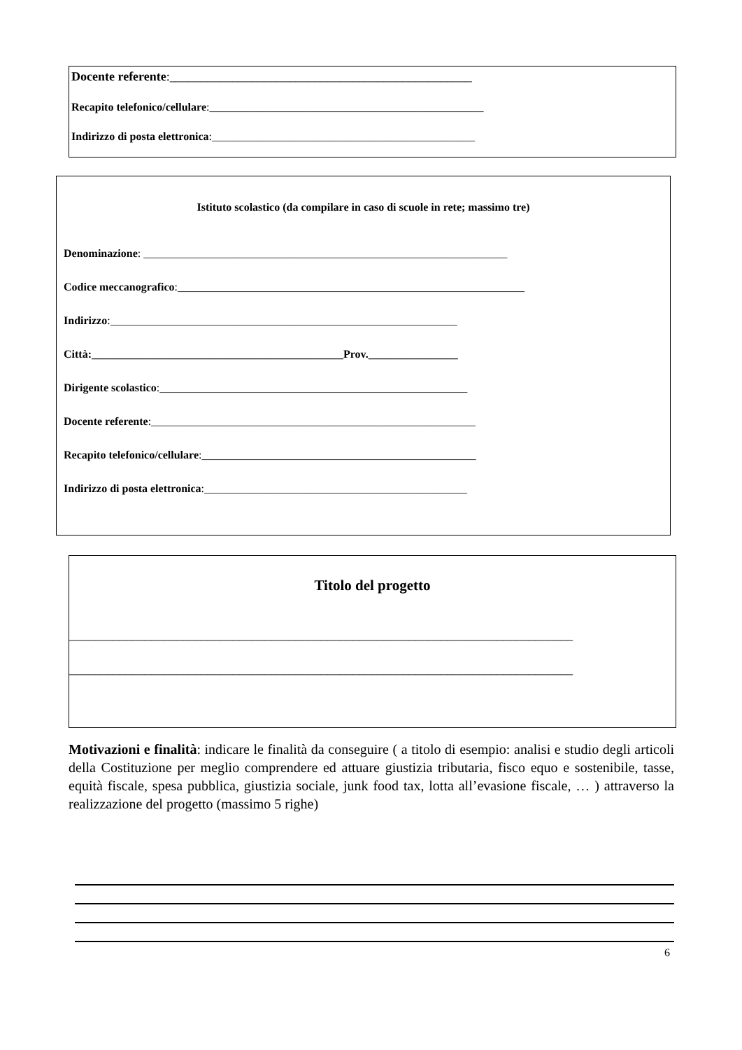Docente referente:________________________________________________
Recapito telefonico/cellulare:_________________________________________________
Indirizzo di posta elettronica:_______________________________________________
Istituto scolastico (da compilare in caso di scuole in rete; massimo tre)
Denominazione: _________________________________________________________________
Codice meccanografico:______________________________________________________________
Indirizzo:______________________________________________________________
Città:_____________________________________________Prov.________________
Dirigente scolastico:_______________________________________________________
Docente referente:__________________________________________________________
Recapito telefonico/cellulare:_________________________________________________
Indirizzo di posta elettronica:_______________________________________________
Titolo del progetto
________________________________________________________________________________
________________________________________________________________________________
Motivazioni e finalità: indicare le finalità da conseguire ( a titolo di esempio: analisi e studio degli articoli della Costituzione per meglio comprendere ed attuare giustizia tributaria, fisco equo e sostenibile, tasse, equità fiscale, spesa pubblica, giustizia sociale, junk food tax, lotta all’evasione fiscale, … ) attraverso la realizzazione del progetto (massimo 5 righe)
6